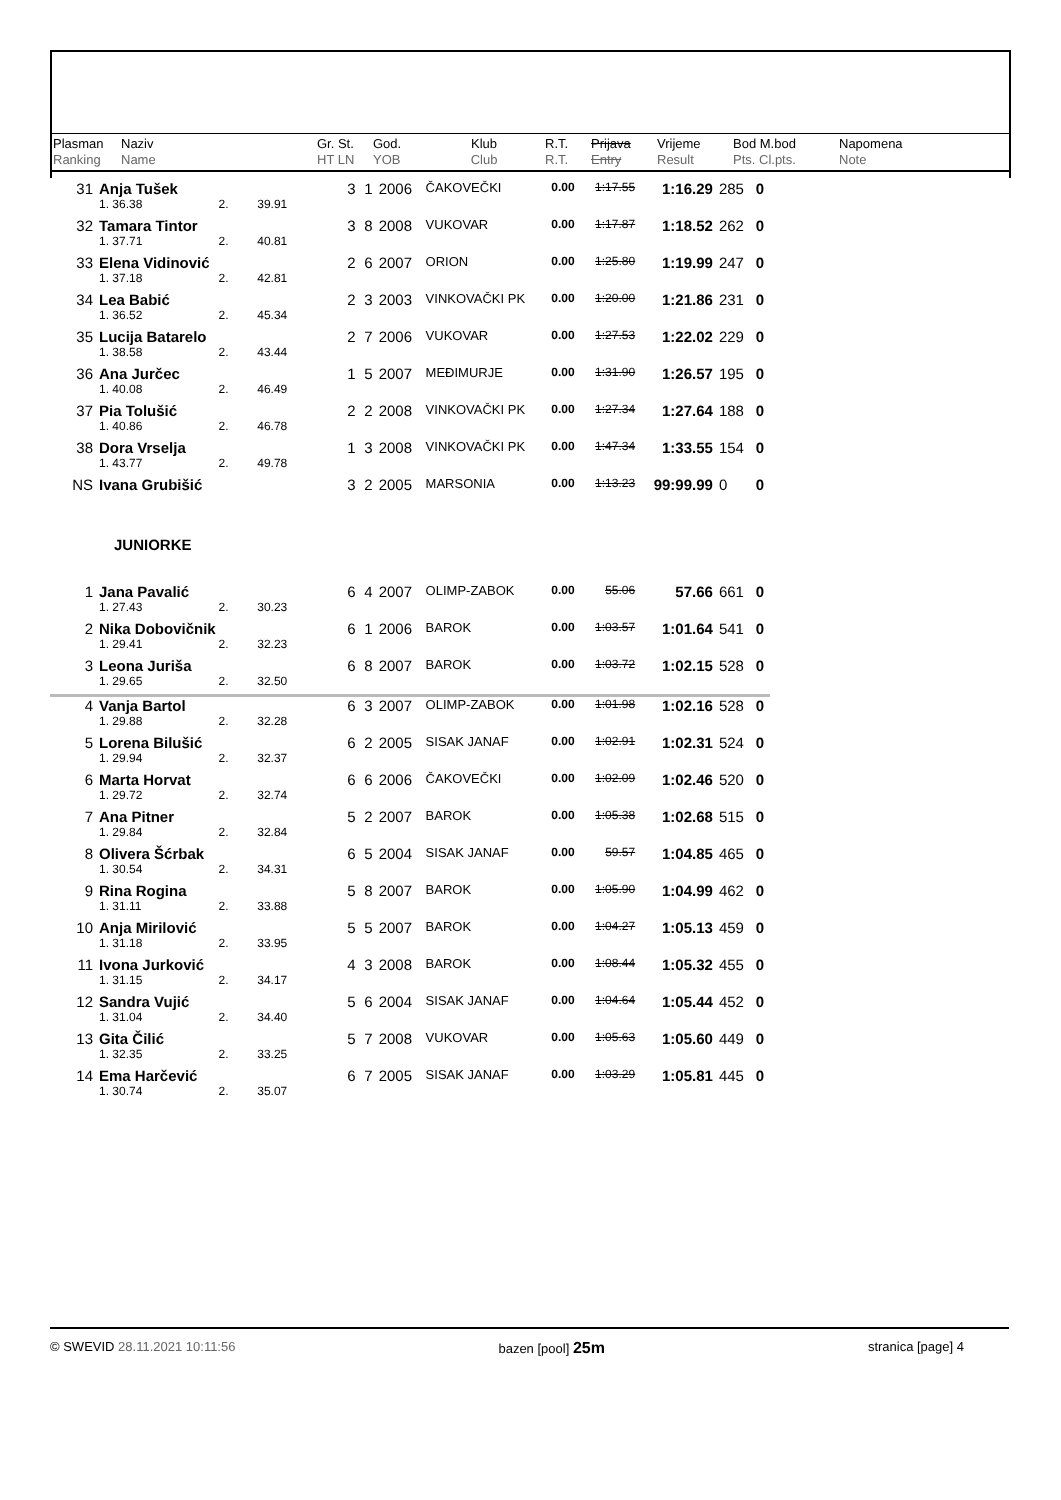| Plasman Ranking | Naziv Name | Gr. St. HT LN | God. YOB | Klub Club | R.T. R.T. | Prijava Entry | Vrijeme Result | Bod M.bod Pts. Cl.pts. | Napomena Note |
| 31 | Anja Tušek | | | | 3 | 1 | 2006 | ČAKOVEČKI | 0.00 | 1:17.55 | 1:16.29 | 285 | 0 |
| | 1. 36.38 | 2. | 39.91 | | | | | | | | | | |
| 32 | Tamara Tintor | | | | 3 | 8 | 2008 | VUKOVAR | 0.00 | 1:17.87 | 1:18.52 | 262 | 0 |
| | 1. 37.71 | 2. | 40.81 | | | | | | | | | | |
| 33 | Elena Vidinović | | | | 2 | 6 | 2007 | ORION | 0.00 | 1:25.80 | 1:19.99 | 247 | 0 |
| | 1. 37.18 | 2. | 42.81 | | | | | | | | | | |
| 34 | Lea Babić | | | | 2 | 3 | 2003 | VINKOVAČKI PK | 0.00 | 1:20.00 | 1:21.86 | 231 | 0 |
| | 1. 36.52 | 2. | 45.34 | | | | | | | | | | |
| 35 | Lucija Batarelo | | | | 2 | 7 | 2006 | VUKOVAR | 0.00 | 1:27.53 | 1:22.02 | 229 | 0 |
| | 1. 38.58 | 2. | 43.44 | | | | | | | | | | |
| 36 | Ana Jurčec | | | | 1 | 5 | 2007 | MEĐIMURJE | 0.00 | 1:31.90 | 1:26.57 | 195 | 0 |
| | 1. 40.08 | 2. | 46.49 | | | | | | | | | | |
| 37 | Pia Tolušić | | | | 2 | 2 | 2008 | VINKOVAČKI PK | 0.00 | 1:27.34 | 1:27.64 | 188 | 0 |
| | 1. 40.86 | 2. | 46.78 | | | | | | | | | | |
| 38 | Dora Vrselja | | | | 1 | 3 | 2008 | VINKOVAČKI PK | 0.00 | 1:47.34 | 1:33.55 | 154 | 0 |
| | 1. 43.77 | 2. | 49.78 | | | | | | | | | | |
| NS | Ivana Grubišić | | | | 3 | 2 | 2005 | MARSONIA | 0.00 | 1:13.23 | 99:99.99 | 0 | 0 |
| JUNIORKE | | | | | | | | | | | | | |
| 1 | Jana Pavalić | | | | 6 | 4 | 2007 | OLIMP-ZABOK | 0.00 | 55.06 | 57.66 | 661 | 0 |
| | 1. 27.43 | 2. | 30.23 | | | | | | | | | | |
| 2 | Nika Dobovičnik | | | | 6 | 1 | 2006 | BAROK | 0.00 | 1:03.57 | 1:01.64 | 541 | 0 |
| | 1. 29.41 | 2. | 32.23 | | | | | | | | | | |
| 3 | Leona Juriša | | | | 6 | 8 | 2007 | BAROK | 0.00 | 1:03.72 | 1:02.15 | 528 | 0 |
| | 1. 29.65 | 2. | 32.50 | | | | | | | | | | |
| 4 | Vanja Bartol | | | | 6 | 3 | 2007 | OLIMP-ZABOK | 0.00 | 1:01.98 | 1:02.16 | 528 | 0 |
| | 1. 29.88 | 2. | 32.28 | | | | | | | | | | |
| 5 | Lorena Bilušić | | | | 6 | 2 | 2005 | SISAK JANAF | 0.00 | 1:02.91 | 1:02.31 | 524 | 0 |
| | 1. 29.94 | 2. | 32.37 | | | | | | | | | | |
| 6 | Marta Horvat | | | | 6 | 6 | 2006 | ČAKOVEČKI | 0.00 | 1:02.09 | 1:02.46 | 520 | 0 |
| | 1. 29.72 | 2. | 32.74 | | | | | | | | | | |
| 7 | Ana Pitner | | | | 5 | 2 | 2007 | BAROK | 0.00 | 1:05.38 | 1:02.68 | 515 | 0 |
| | 1. 29.84 | 2. | 32.84 | | | | | | | | | | |
| 8 | Olivera Šćrbak | | | | 6 | 5 | 2004 | SISAK JANAF | 0.00 | 59.57 | 1:04.85 | 465 | 0 |
| | 1. 30.54 | 2. | 34.31 | | | | | | | | | | |
| 9 | Rina Rogina | | | | 5 | 8 | 2007 | BAROK | 0.00 | 1:05.90 | 1:04.99 | 462 | 0 |
| | 1. 31.11 | 2. | 33.88 | | | | | | | | | | |
| 10 | Anja Mirilović | | | | 5 | 5 | 2007 | BAROK | 0.00 | 1:04.27 | 1:05.13 | 459 | 0 |
| | 1. 31.18 | 2. | 33.95 | | | | | | | | | | |
| 11 | Ivona Jurković | | | | 4 | 3 | 2008 | BAROK | 0.00 | 1:08.44 | 1:05.32 | 455 | 0 |
| | 1. 31.15 | 2. | 34.17 | | | | | | | | | | |
| 12 | Sandra Vujić | | | | 5 | 6 | 2004 | SISAK JANAF | 0.00 | 1:04.64 | 1:05.44 | 452 | 0 |
| | 1. 31.04 | 2. | 34.40 | | | | | | | | | | |
| 13 | Gita Čilić | | | | 5 | 7 | 2008 | VUKOVAR | 0.00 | 1:05.63 | 1:05.60 | 449 | 0 |
| | 1. 32.35 | 2. | 33.25 | | | | | | | | | | |
| 14 | Ema Harčević | | | | 6 | 7 | 2005 | SISAK JANAF | 0.00 | 1:03.29 | 1:05.81 | 445 | 0 |
| | 1. 30.74 | 2. | 35.07 | | | | | | | | | | |
© SWEVID 28.11.2021 10:11:56 bazen [pool] 25m stranica [page] 4